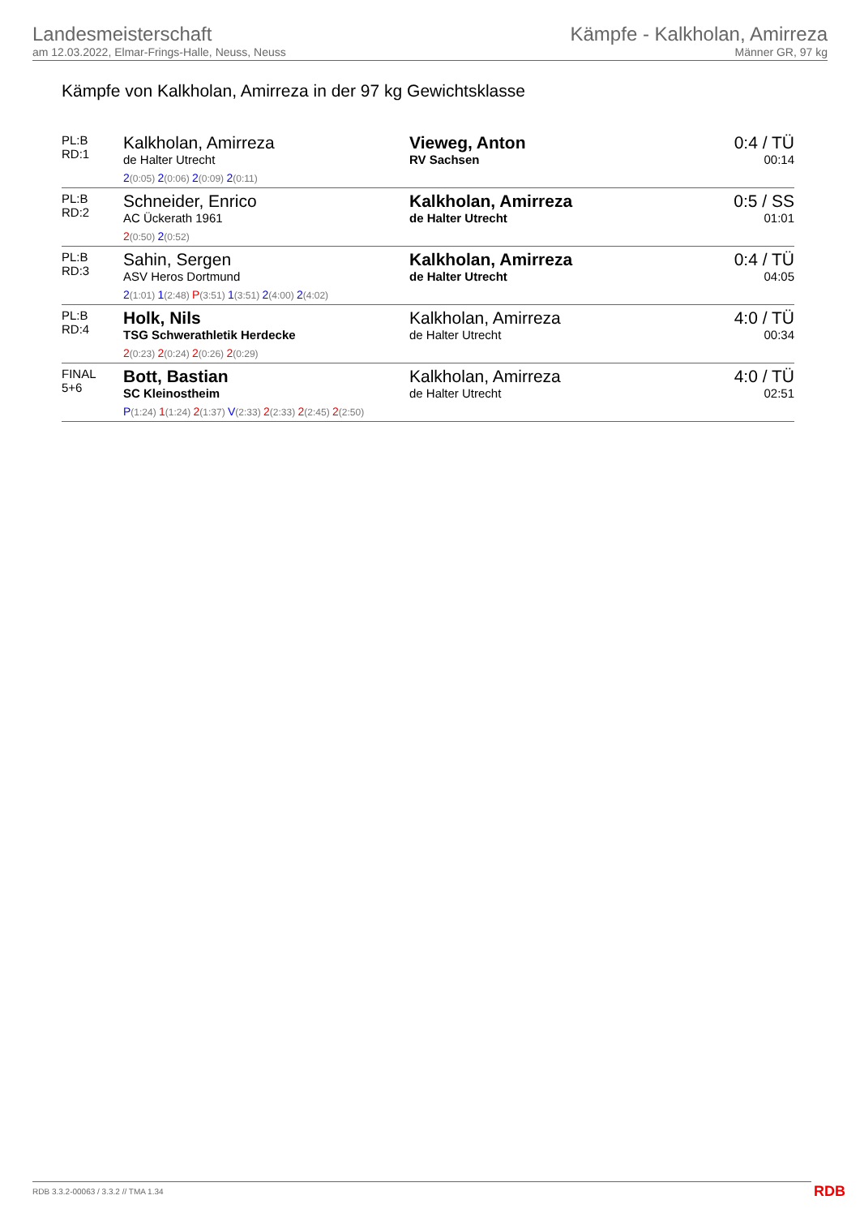Landesmeisterschaft
am 12.03.2022, Elmar-Frings-Halle, Neuss, Neuss
Kämpfe - Kalkholan, Amirreza
Männer GR, 97 kg
Kämpfe von Kalkholan, Amirreza in der 97 kg Gewichtsklasse
| PL:B RD:1 | Kalkholan, Amirreza de Halter Utrecht 2 (0:05) 2 (0:06) 2 (0:09) 2 (0:11) | Vieweg, Anton RV Sachsen | 0:4 / TÜ 00:14 |
| PL:B RD:2 | Schneider, Enrico AC Ückerath 1961 2 (0:50) 2 (0:52) | Kalkholan, Amirreza de Halter Utrecht | 0:5 / SS 01:01 |
| PL:B RD:3 | Sahin, Sergen ASV Heros Dortmund 2 (1:01) 1 (2:48) P (3:51) 1 (3:51) 2 (4:00) 2 (4:02) | Kalkholan, Amirreza de Halter Utrecht | 0:4 / TÜ 04:05 |
| PL:B RD:4 | Holk, Nils TSG Schwerathletik Herdecke 2 (0:23) 2 (0:24) 2 (0:26) 2 (0:29) | Kalkholan, Amirreza de Halter Utrecht | 4:0 / TÜ 00:34 |
| FINAL 5+6 | Bott, Bastian SC Kleinostheim P (1:24) 1 (1:24) 2 (1:37) V (2:33) 2 (2:33) 2 (2:45) 2 (2:50) | Kalkholan, Amirreza de Halter Utrecht | 4:0 / TÜ 02:51 |
RDB 3.3.2-00063 / 3.3.2 // TMA 1.34
RDB